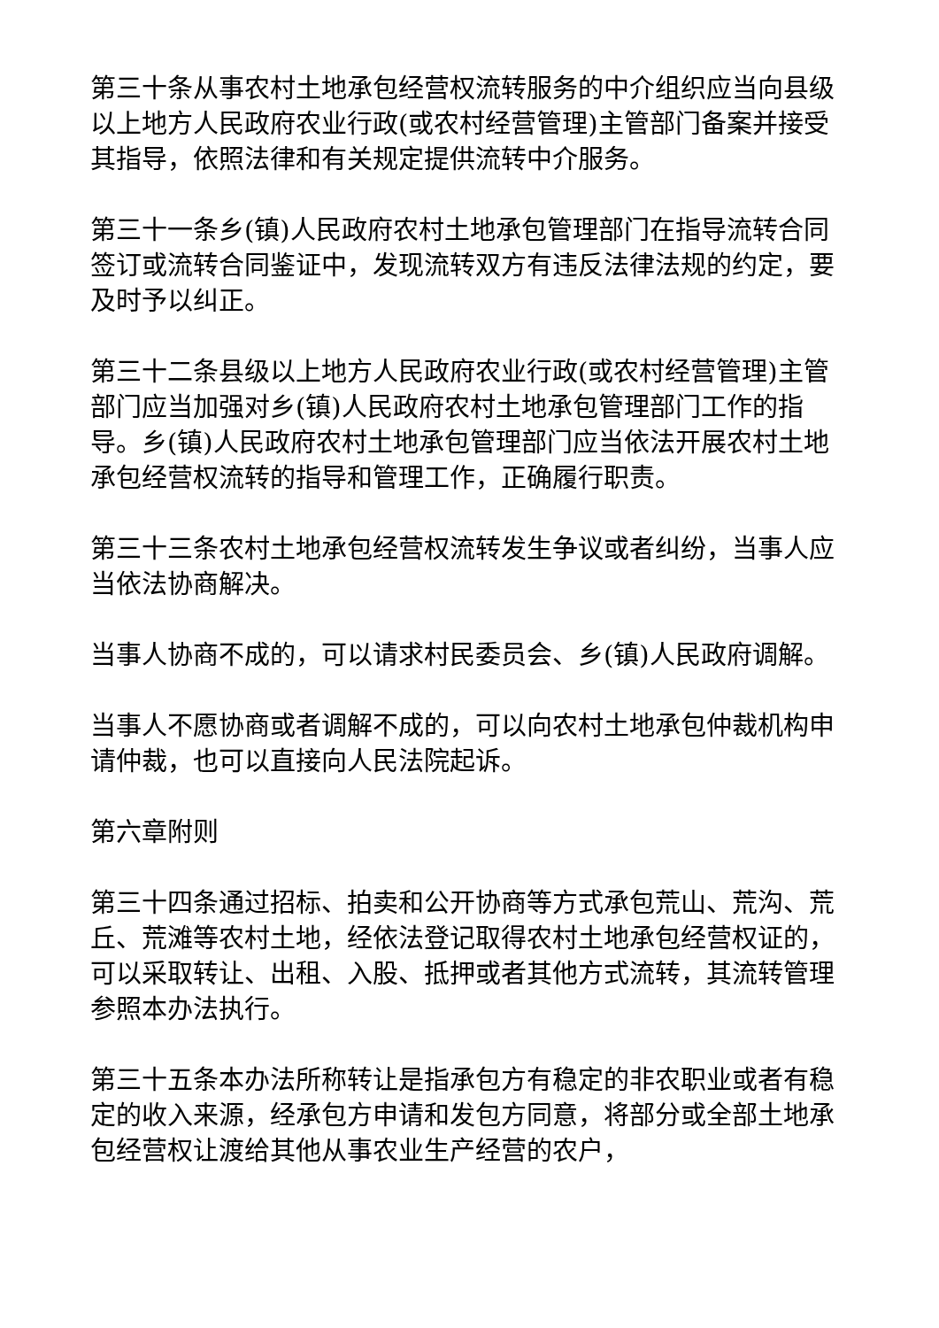第三十条从事农村土地承包经营权流转服务的中介组织应当向县级以上地方人民政府农业行政(或农村经营管理)主管部门备案并接受其指导，依照法律和有关规定提供流转中介服务。
第三十一条乡(镇)人民政府农村土地承包管理部门在指导流转合同签订或流转合同鉴证中，发现流转双方有违反法律法规的约定，要及时予以纠正。
第三十二条县级以上地方人民政府农业行政(或农村经营管理)主管部门应当加强对乡(镇)人民政府农村土地承包管理部门工作的指导。乡(镇)人民政府农村土地承包管理部门应当依法开展农村土地承包经营权流转的指导和管理工作，正确履行职责。
第三十三条农村土地承包经营权流转发生争议或者纠纷，当事人应当依法协商解决。
当事人协商不成的，可以请求村民委员会、乡(镇)人民政府调解。
当事人不愿协商或者调解不成的，可以向农村土地承包仲裁机构申请仲裁，也可以直接向人民法院起诉。
第六章附则
第三十四条通过招标、拍卖和公开协商等方式承包荒山、荒沟、荒丘、荒滩等农村土地，经依法登记取得农村土地承包经营权证的，可以采取转让、出租、入股、抵押或者其他方式流转，其流转管理参照本办法执行。
第三十五条本办法所称转让是指承包方有稳定的非农职业或者有稳定的收入来源，经承包方申请和发包方同意，将部分或全部土地承包经营权让渡给其他从事农业生产经营的农户，